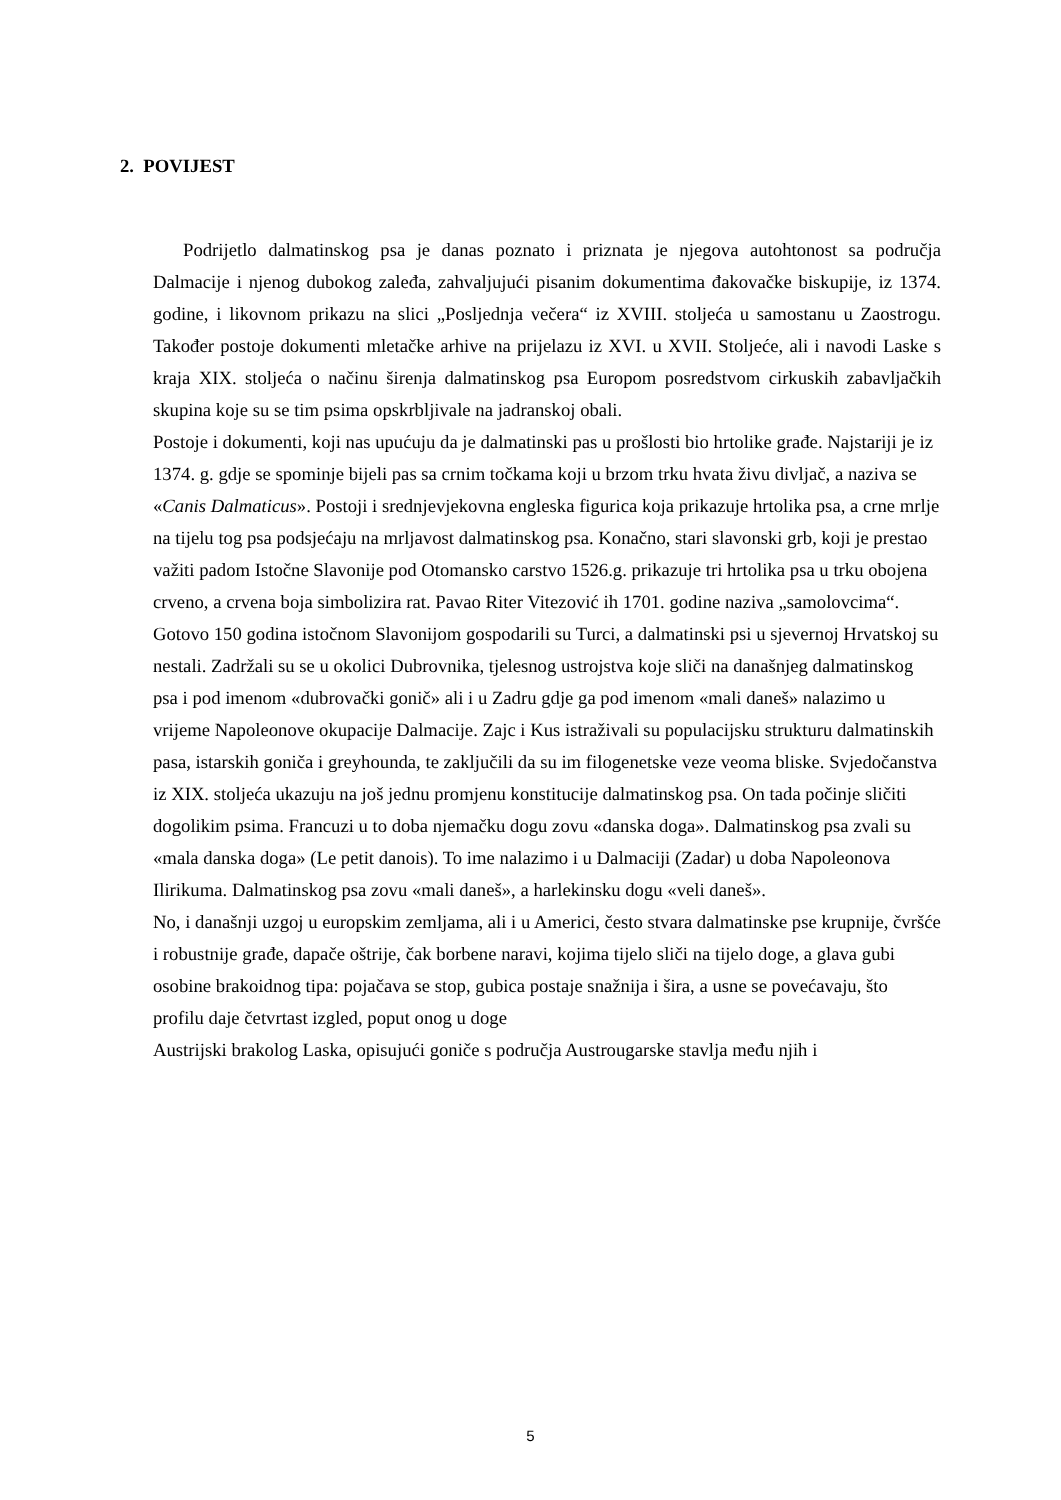2. POVIJEST
Podrijetlo dalmatinskog psa je danas poznato i priznata je njegova autohtonost sa područja Dalmacije i njenog dubokog zaleđa, zahvaljujući pisanim dokumentima đakovačke biskupije, iz 1374. godine, i likovnom prikazu na slici „Posljednja večera“ iz XVIII. stoljeća u samostanu u Zaostrogu. Također postoje dokumenti mletačke arhive na prijelazu iz XVI. u XVII. Stoljeće, ali i navodi Laske s kraja XIX. stoljeća o načinu širenja dalmatinskog psa Europom posredstvom cirkuskih zabavljačkih skupina koje su se tim psima opskrbljivale na jadranskoj obali.
Postoje i dokumenti, koji nas upućuju da je dalmatinski pas u prošlosti bio hrtolike građe. Najstariji je iz 1374. g. gdje se spominje bijeli pas sa crnim točkama koji u brzom trku hvata živu divljač, a naziva se «Canis Dalmaticus». Postoji i srednjevjekovna engleska figurica koja prikazuje hrtolika psa, a crne mrlje na tijelu tog psa podsjećaju na mrljavost dalmatinskog psa. Konačno, stari slavonski grb, koji je prestao važiti padom Istočne Slavonije pod Otomansko carstvo 1526.g. prikazuje tri hrtolika psa u trku obojena crveno, a crvena boja simbolizira rat. Pavao Riter Vitezović ih 1701. godine naziva „samolovcima“. Gotovo 150 godina istočnom Slavonijom gospodarili su Turci, a dalmatinski psi u sjevernoj Hrvatskoj su nestali. Zadržali su se u okolici Dubrovnika, tjelesnog ustrojstva koje sliči na današnjeg dalmatinskog psa i pod imenom «dubrovački gonič» ali i u Zadru gdje ga pod imenom «mali daneš» nalazimo u vrijeme Napoleonove okupacije Dalmacije. Zajc i Kus istraživali su populacijsku strukturu dalmatinskih pasa, istarskih goniča i greyhounda, te zaključili da su im filogenetske veze veoma bliske. Svjedočanstva iz XIX. stoljeća ukazuju na još jednu promjenu konstitucije dalmatinskog psa. On tada počinje sličiti dogolikim psima. Francuzi u to doba njemačku dogu zovu «danska doga». Dalmatinskog psa zvali su «mala danska doga» (Le petit danois). To ime nalazimo i u Dalmaciji (Zadar) u doba Napoleonova Ilirikuma. Dalmatinskog psa zovu «mali daneš», a harlekinsku dogu «veli daneš».
No, i današnji uzgoj u europskim zemljama, ali i u Americi, često stvara dalmatinske pse krupnije, čvršće i robustnije građe, dapače oštrije, čak borbene naravi, kojima tijelo sliči na tijelo doge, a glava gubi osobine brakoidnog tipa: pojačava se stop, gubica postaje snažnija i šira, a usne se povećavaju, što profilu daje četvrtast izgled, poput onog u doge
Austrijski brakolog Laska, opisujući goniče s područja Austrougarske stavlja među njih i
5